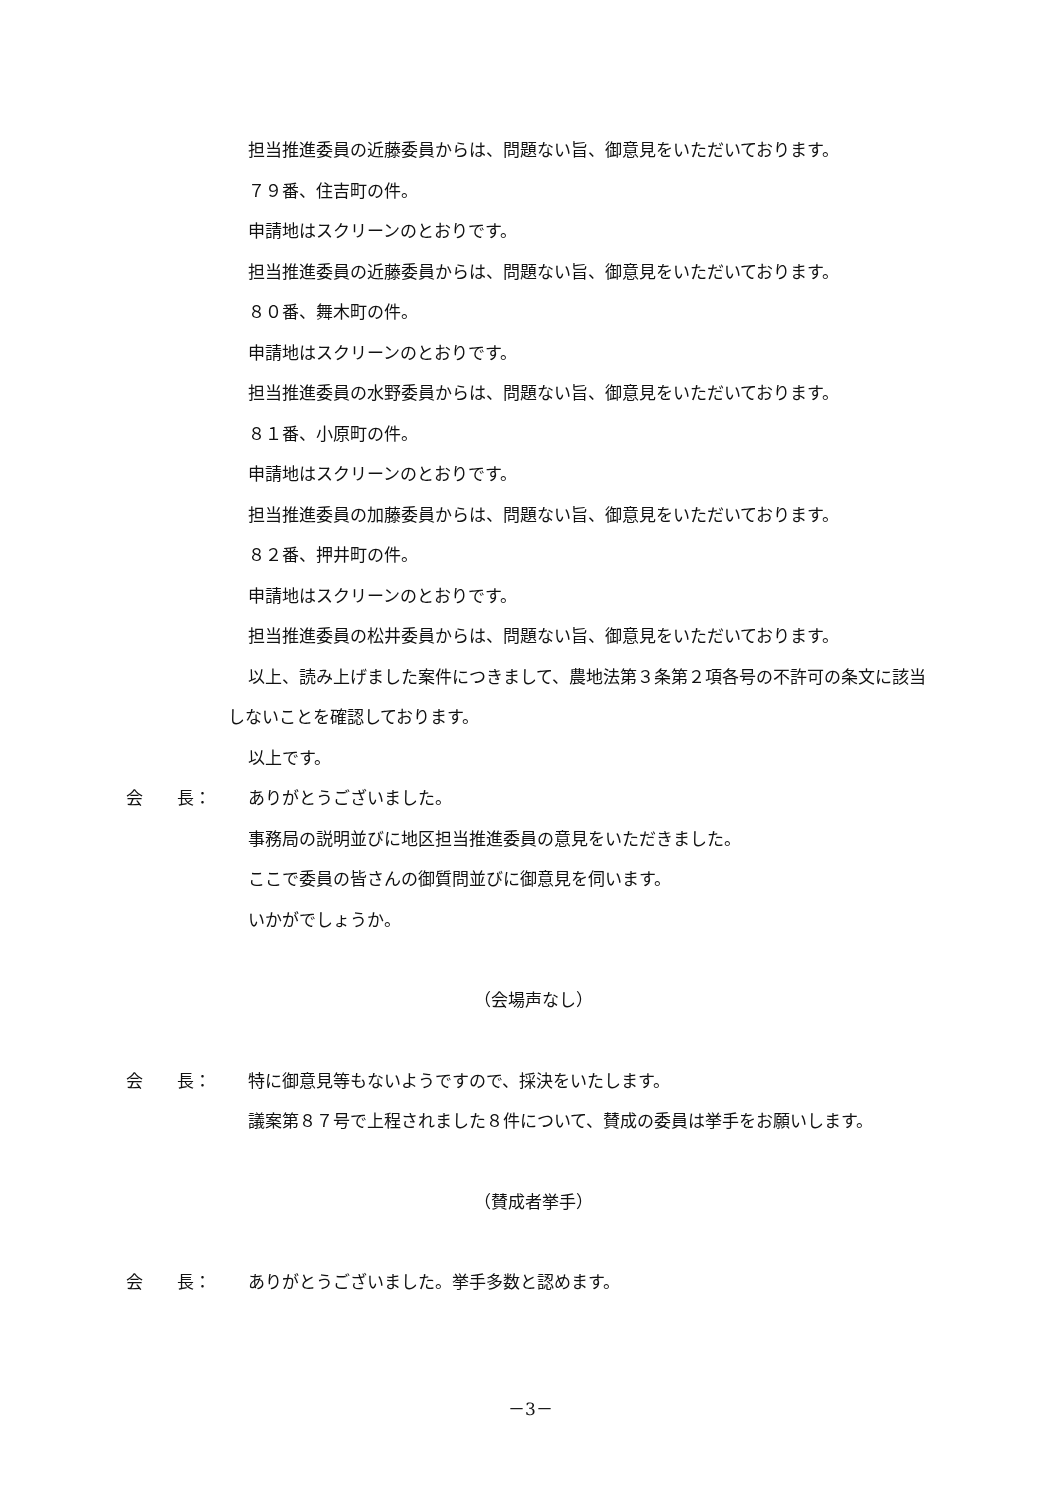担当推進委員の近藤委員からは、問題ない旨、御意見をいただいております。
７９番、住吉町の件。
申請地はスクリーンのとおりです。
担当推進委員の近藤委員からは、問題ない旨、御意見をいただいております。
８０番、舞木町の件。
申請地はスクリーンのとおりです。
担当推進委員の水野委員からは、問題ない旨、御意見をいただいております。
８１番、小原町の件。
申請地はスクリーンのとおりです。
担当推進委員の加藤委員からは、問題ない旨、御意見をいただいております。
８２番、押井町の件。
申請地はスクリーンのとおりです。
担当推進委員の松井委員からは、問題ない旨、御意見をいただいております。
以上、読み上げました案件につきまして、農地法第３条第２項各号の不許可の条文に該当しないことを確認しております。
以上です。
会　　長： ありがとうございました。
事務局の説明並びに地区担当推進委員の意見をいただきました。
ここで委員の皆さんの御質問並びに御意見を伺います。
いかがでしょうか。
（会場声なし）
会　　長： 特に御意見等もないようですので、採決をいたします。
議案第８７号で上程されました８件について、賛成の委員は挙手をお願いします。
（賛成者挙手）
会　　長： ありがとうございました。挙手多数と認めます。
－3－